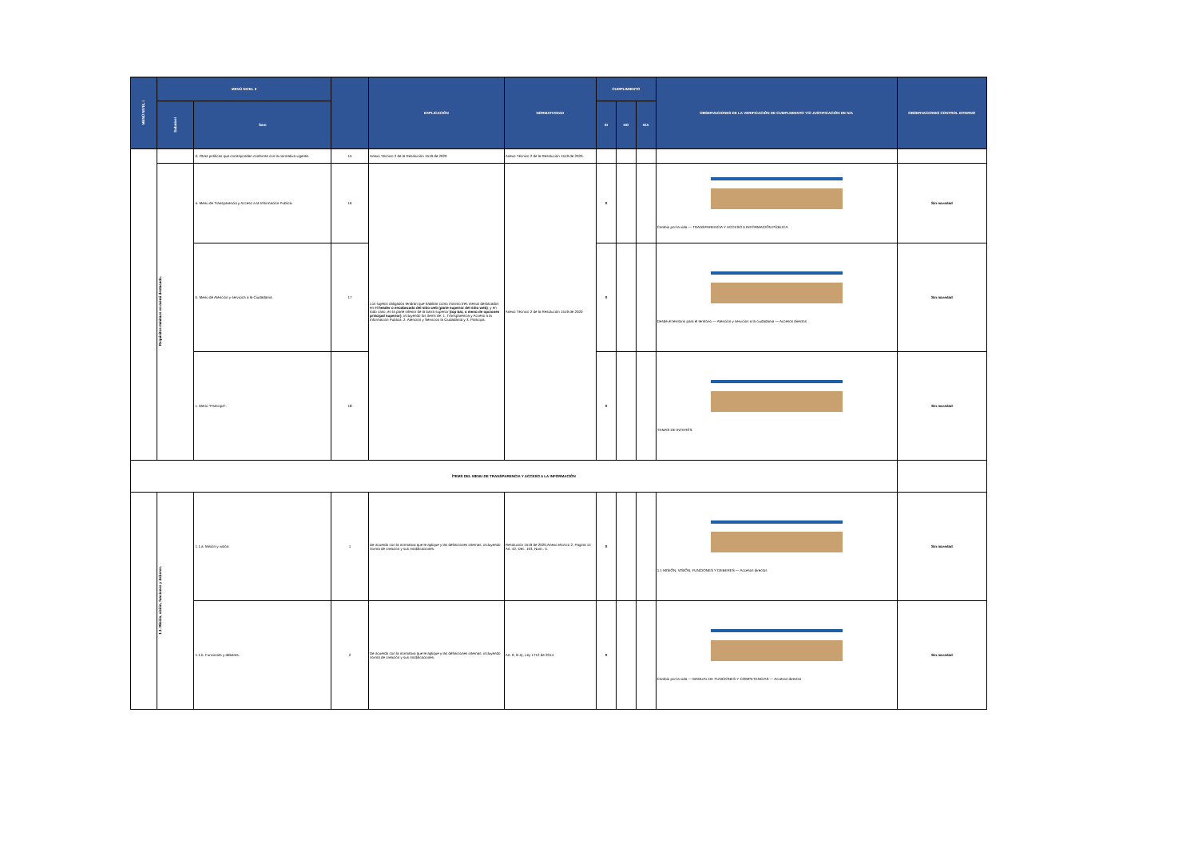| MENÚ NIVEL I | MENÚ NIVEL II | | | EXPLICACIÓN | NORMATIVIDAD | CUMPLIMIENTO | | | OBSERVACIONES DE LA VERIFICACIÓN DE CUMPLIMIENTO Y/O JUSTIFICACIÓN DE N/A | OBSERVACIONES CONTROL INTERNO |
| --- | --- | --- | --- | --- | --- | --- | --- | --- | --- | --- |
| | Subnivel | Ítem | | | | SI | NO | N/A | | |
| | | d. Otras políticas que correspondan conforme con la normativa vigente. | 15 | Anexo Técnico 2 de la Resolución 1519 de 2020 | Anexo Técnico 2 de la Resolución 1519 de 2020. | | | | | |
| | Requisitos mínimos en menú destacado. | a. Menú de Transparencia y Acceso a la Información Publica. | 16 | Los sujetos obligados tendrán que habilitar como mínimo tres menús destacados en el header o encabezado del sitio web (parte superior del sitio web) , y en todo caso, en la parte inferior de la barra superior (top bar, o menú de opciones principal superior) , incluyendo los ítems de: 1. Transparencia y Acceso a la Información Publica, 2. Atención y Servicios la Ciudadanía y 3. Participa. | Anexo Técnico 2 de la Resolución 1519 de 2020 | X | | | Cambio por la vida — TRANSPARENCIA Y ACCESO A INFORMACIÓN PÚBLICA | Sin novedad |
| | | b. Menú de Atención y servicios a la Ciudadanía. | 17 | | | X | | | Desde el territorio para el territorio — Atención y servicios a la ciudadanía — Accesos directos | Sin novedad |
| | | c. Menú "Participa". | 18 | | | X | | | TEMAS DE INTERÉS | Sin novedad |
| ÍTEMS DEL MENU DE TRANSPARENCIA Y ACCESO A LA INFORMACIÓN | | | | | | | | | | |
| | 1.1. Misión, visión, funciones y deberes. | 1.1.a. Misión y visión. | 1 | De acuerdo con la normativa que le aplique y las definiciones internas, incluyendo norma de creación y sus modificaciones. | Resolución 1519 de 2020,Anexo técnico 2, Pagina 14 Art. 42, Dec. 103, Núm.. 4. | X | | | 1.1 MISIÓN, VISIÓN, FUNCIONES Y DEBERES — Accesos directos | Sin novedad |
| | | 1.1.b. Funciones y deberes. | 2 | De acuerdo con la normativa que le aplique y las definiciones internas, incluyendo norma de creación y sus modificaciones. | Art. 9, lit a), Ley 1712 de 2014. | X | | | Cambio por la vida — MANUAL DE FUNCIONES Y COMPETENCIAS — Accesos directos | Sin novedad |